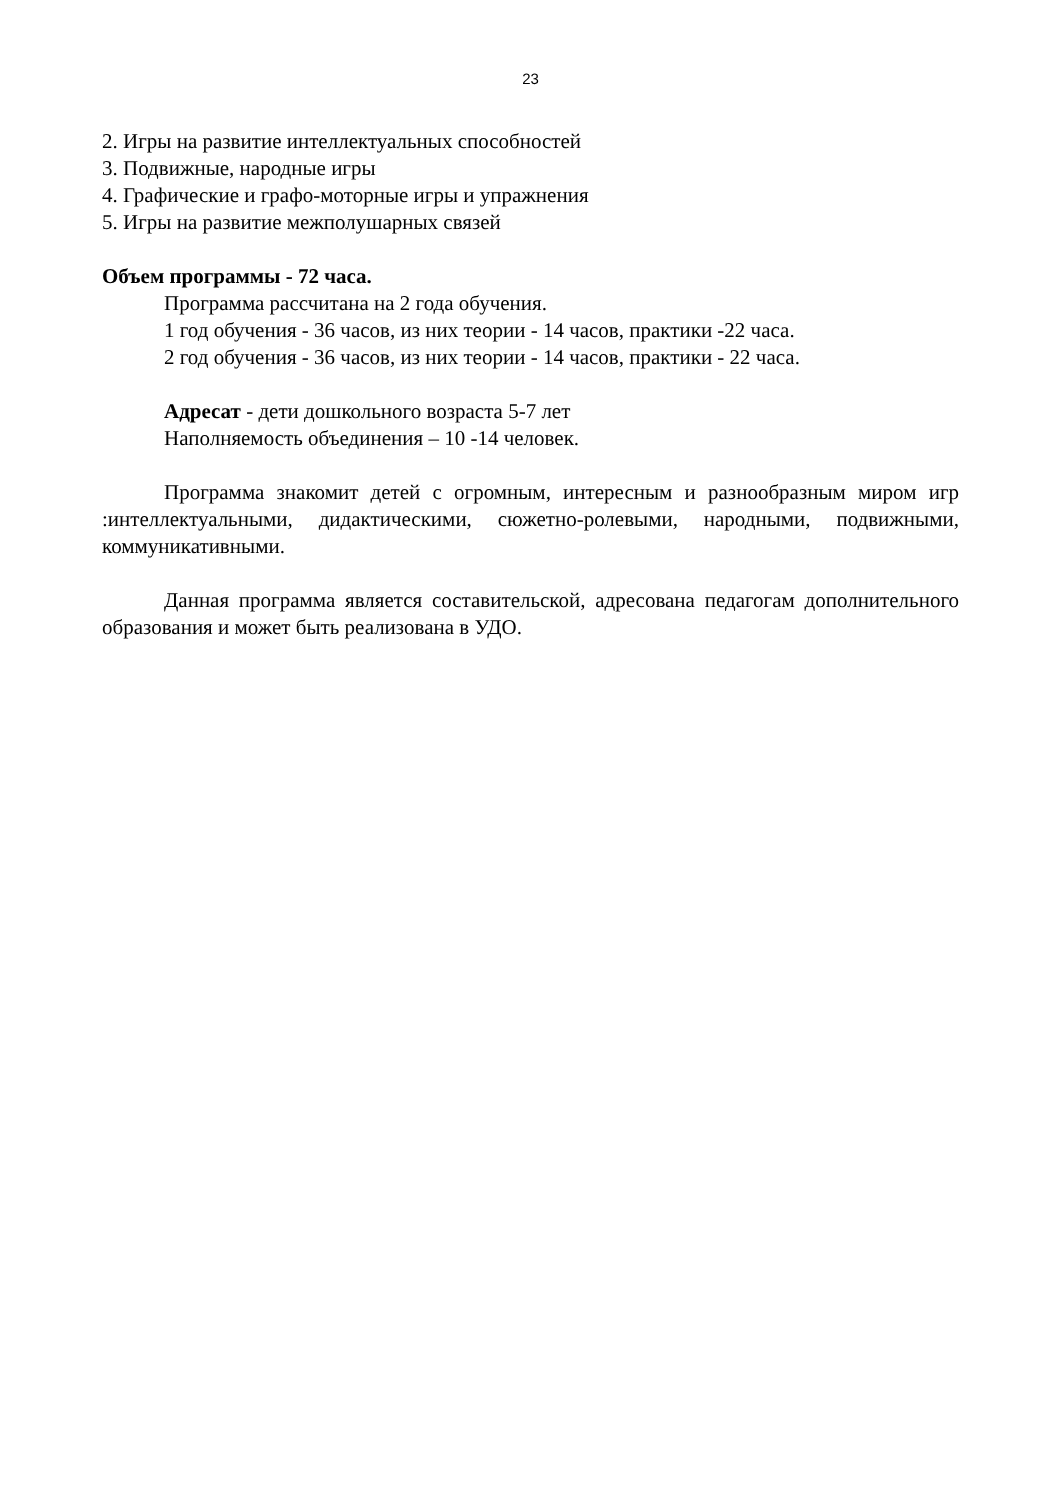23
2. Игры на развитие интеллектуальных способностей
3. Подвижные, народные игры
4. Графические и графо-моторные игры и упражнения
5. Игры на развитие межполушарных связей
Объем программы - 72 часа.
Программа рассчитана на 2 года обучения.
1 год обучения - 36 часов, из них теории - 14 часов, практики -22 часа.
2 год обучения - 36 часов, из них теории - 14 часов, практики - 22 часа.
Адресат - дети дошкольного возраста 5-7 лет
Наполняемость объединения – 10 -14 человек.
Программа знакомит детей с огромным, интересным и разнообразным миром игр :интеллектуальными, дидактическими, сюжетно-ролевыми, народными, подвижными, коммуникативными.
Данная программа является составительской, адресована педагогам дополнительного образования и может быть реализована в УДО.